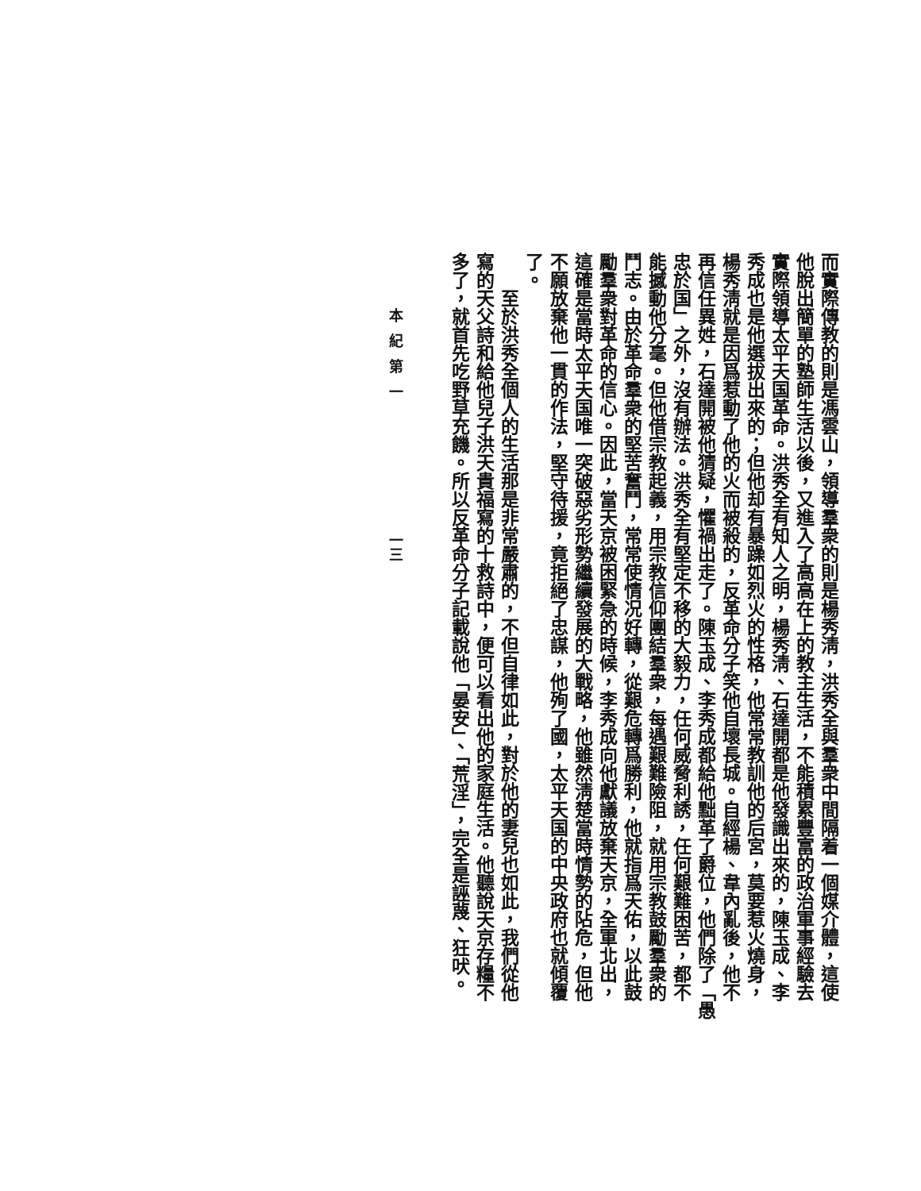而實際傳教的則是馮雲山，領導羣衆的則是楊秀淸，洪秀全與羣衆中間隔着一個媒介體，這使
他脫出簡單的塾師生活以後，又進入了高高在上的教主生活，不能積累豐富的政治軍事經驗去
實際領導太平天国革命。洪秀全有知人之明，楊秀淸、石達開都是他發識出來的，陳玉成、李
秀成也是他選拔出來的；但他却有暴躁如烈火的性格，他常常教訓他的后宮，莫要惹火燒身，
楊秀淸就是因爲惹動了他的火而被殺的，反革命分子笑他自壞長城。自經楊、韋內亂後，他不
再信任異姓，石達開被他猜疑，懼禍出走了。陳玉成、李秀成都給他黜革了爵位，他們除了「愚
忠於国」之外，沒有辦法。洪秀全有堅定不移的大毅力，任何威脅利誘，任何艱難困苦，都不
能撼動他分毫。但他借宗教起義，用宗教信仰團結羣衆，每遇艱難險阻，就用宗教鼓勵羣衆的
鬥志。由於革命羣衆的堅苦奮鬥，常常使情况好轉，從艱危轉爲勝利，他就指爲天佑，以此鼓
勵羣衆對革命的信心。因此，當天京被困緊急的時候，李秀成向他獻議放棄天京，全軍北出，
這確是當時太平天国唯一突破惡劣形勢繼續發展的大戰略，他雖然淸楚當時情勢的阽危，但他
不願放棄他一貫的作法，堅守待援，竟拒絕了忠謀，他殉了國，太平天国的中央政府也就傾覆
了。
　　至於洪秀全個人的生活那是非常嚴肅的，不但自律如此，對於他的妻兒也如此，我們從他
寫的天父詩和給他兒子洪天貴福寫的十救詩中，便可以看出他的家庭生活。他聽說天京存糧不
多了，就首先吃野草充饑。所以反革命分子記載說他「晏安」、「荒淫」，完全是誣蔑、狂吠。
本紀第一 一三